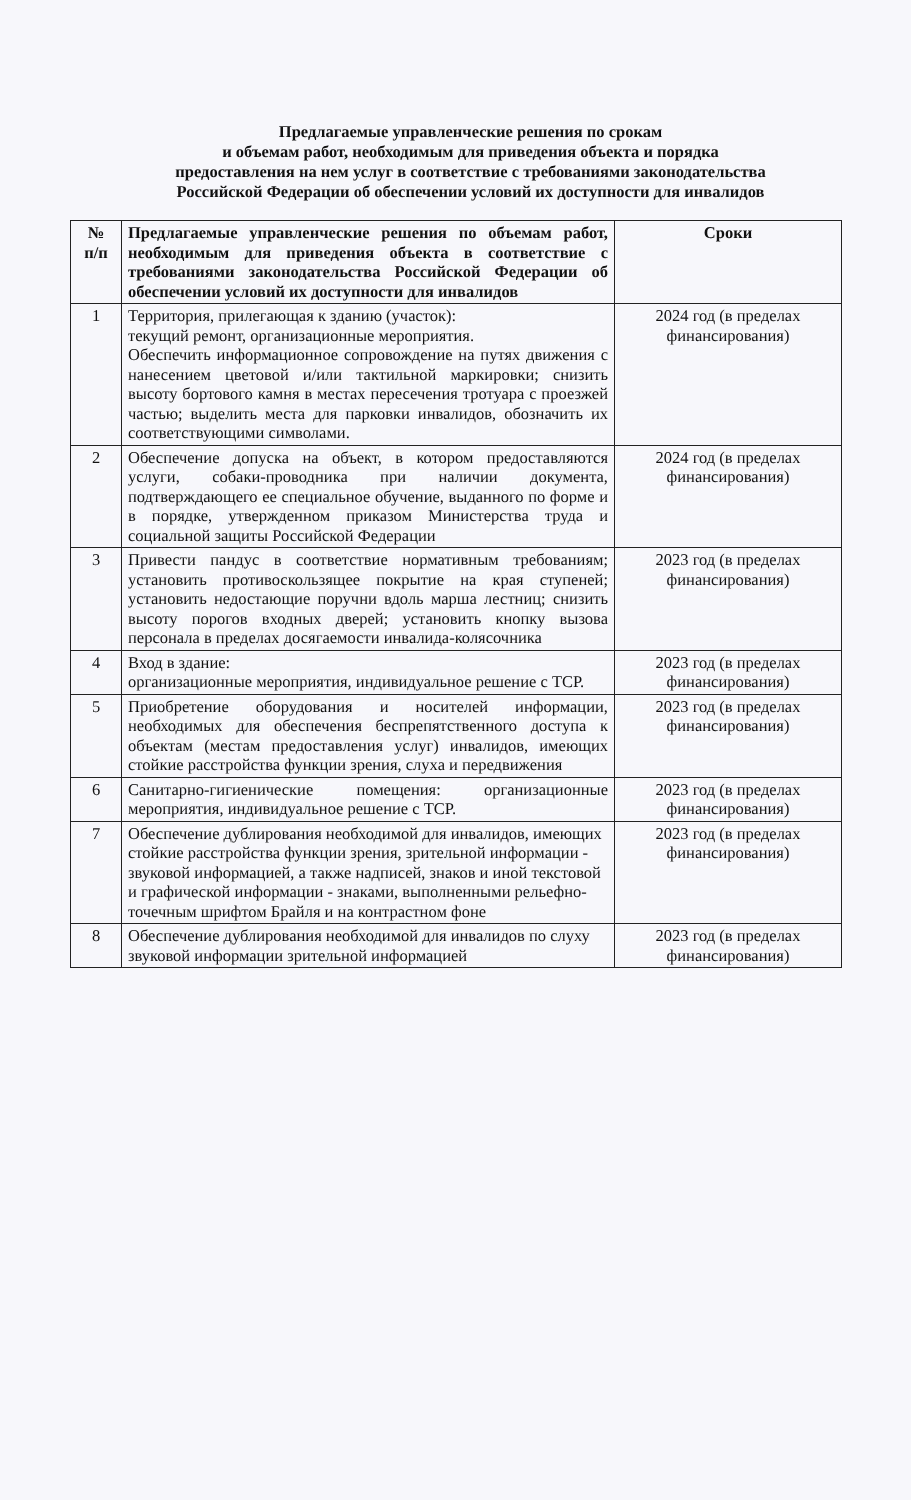Предлагаемые управленческие решения по срокам
и объемам работ, необходимым для приведения объекта и порядка
предоставления на нем услуг в соответствие с требованиями законодательства
Российской Федерации об обеспечении условий их доступности для инвалидов
| № п/п | Предлагаемые управленческие решения по объемам работ, необходимым для приведения объекта в соответствие с требованиями законодательства Российской Федерации об обеспечении условий их доступности для инвалидов | Сроки |
| --- | --- | --- |
| 1 | Территория, прилегающая к зданию (участок): текущий ремонт, организационные мероприятия. Обеспечить информационное сопровождение на путях движения с нанесением цветовой и/или тактильной маркировки; снизить высоту бортового камня в местах пересечения тротуара с проезжей частью; выделить места для парковки инвалидов, обозначить их соответствующими символами. | 2024 год (в пределах финансирования) |
| 2 | Обеспечение допуска на объект, в котором предоставляются услуги, собаки-проводника при наличии документа, подтверждающего ее специальное обучение, выданного по форме и в порядке, утвержденном приказом Министерства труда и социальной защиты Российской Федерации | 2024 год (в пределах финансирования) |
| 3 | Привести пандус в соответствие нормативным требованиям; установить противоскользящее покрытие на края ступеней; установить недостающие поручни вдоль марша лестниц; снизить высоту порогов входных дверей; установить кнопку вызова персонала в пределах досягаемости инвалида-колясочника | 2023 год (в пределах финансирования) |
| 4 | Вход в здание: организационные мероприятия, индивидуальное решение с ТСР. | 2023 год (в пределах финансирования) |
| 5 | Приобретение оборудования и носителей информации, необходимых для обеспечения беспрепятственного доступа к объектам (местам предоставления услуг) инвалидов, имеющих стойкие расстройства функции зрения, слуха и передвижения | 2023 год (в пределах финансирования) |
| 6 | Санитарно-гигиенические помещения: организационные мероприятия, индивидуальное решение с ТСР. | 2023 год (в пределах финансирования) |
| 7 | Обеспечение дублирования необходимой для инвалидов, имеющих стойкие расстройства функции зрения, зрительной информации - звуковой информацией, а также надписей, знаков и иной текстовой и графической информации - знаками, выполненными рельефно-точечным шрифтом Брайля и на контрастном фоне | 2023 год (в пределах финансирования) |
| 8 | Обеспечение дублирования необходимой для инвалидов по слуху звуковой информации зрительной информацией | 2023 год (в пределах финансирования) |